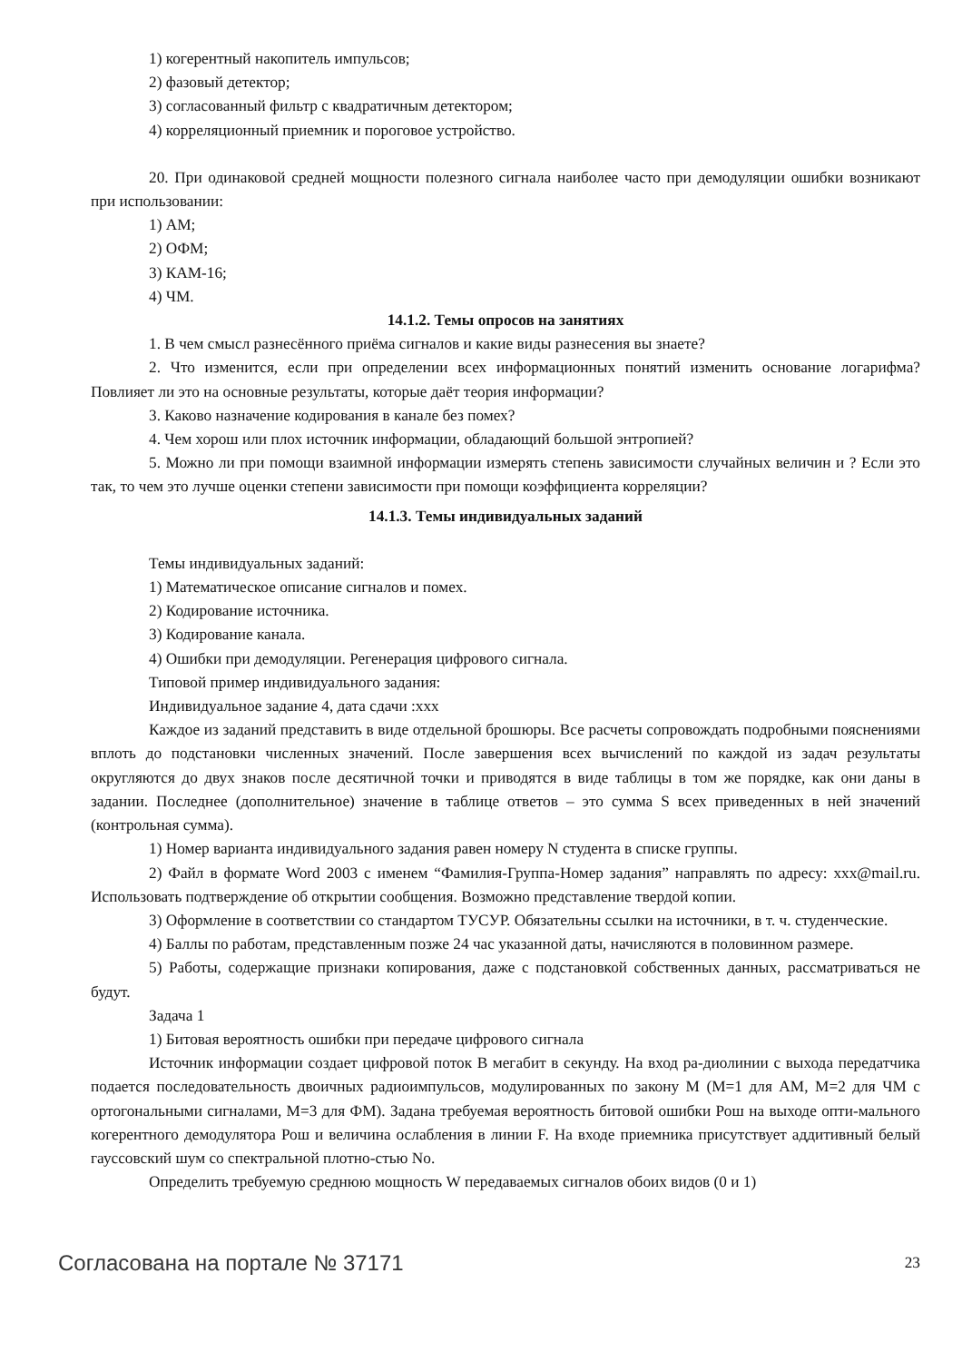1) когерентный накопитель импульсов;
2) фазовый детектор;
3) согласованный фильтр с квадратичным детектором;
4) корреляционный приемник и пороговое устройство.
20. При одинаковой средней мощности полезного сигнала наиболее часто при демодуляции ошибки возникают при использовании:
1) АМ;
2) ОФМ;
3) КАМ-16;
4) ЧМ.
14.1.2. Темы опросов на занятиях
1. В чем смысл разнесённого приёма сигналов и какие виды разнесения вы знаете?
2. Что изменится, если при определении всех информационных понятий изменить основание логарифма? Повлияет ли это на основные результаты, которые даёт теория информации?
3. Каково назначение кодирования в канале без помех?
4. Чем хорош или плох источник информации, обладающий большой энтропией?
5. Можно ли при помощи взаимной информации измерять степень зависимости случайных величин и ? Если это так, то чем это лучше оценки степени зависимости при помощи коэффициента корреляции?
14.1.3. Темы индивидуальных заданий
Темы индивидуальных заданий:
1) Математическое описание сигналов и помех.
2) Кодирование источника.
3) Кодирование канала.
4) Ошибки при демодуляции. Регенерация цифрового сигнала.
Типовой пример индивидуального задания:
Индивидуальное задание 4, дата сдачи :xxx
Каждое из заданий представить в виде отдельной брошюры. Все расчеты сопровождать подробными пояснениями вплоть до подстановки численных значений. После завершения всех вычислений по каждой из задач результаты округляются до двух знаков после десятичной точки и приводятся в виде таблицы в том же порядке, как они даны в задании. Последнее (дополнительное) значение в таблице ответов – это сумма S всех приведенных в ней значений (контрольная сумма).
1) Номер варианта индивидуального задания равен номеру N студента в списке группы.
2) Файл в формате Word 2003 с именем “Фамилия-Группа-Номер задания” направлять по адресу: xxx@mail.ru. Использовать подтверждение об открытии сообщения. Возможно представление твердой копии.
3) Оформление в соответствии со стандартом ТУСУР. Обязательны ссылки на источники, в т. ч. студенческие.
4) Баллы по работам, представленным позже 24 час указанной даты, начисляются в половинном размере.
5) Работы, содержащие признаки копирования, даже с подстановкой собственных данных, рассматриваться не будут.
Задача 1
1) Битовая вероятность ошибки при передаче цифрового сигнала
Источник информации создает цифровой поток B мегабит в секунду. На вход ра-диолинии с выхода передатчика подается последовательность двоичных радиоимпульсов, модулированных по закону M (M=1 для АМ, M=2 для ЧМ с ортогональными сигналами, M=3 для ФМ). Задана требуемая вероятность битовой ошибки Рош на выходе опти-мального когерентного демодулятора Рош и величина ослабления в линии F. На входе приемника присутствует аддитивный белый гауссовский шум со спектральной плотно-стью No.
Определить требуемую среднюю мощность W передаваемых сигналов обоих видов (0 и 1)
Согласована на портале № 37171 23